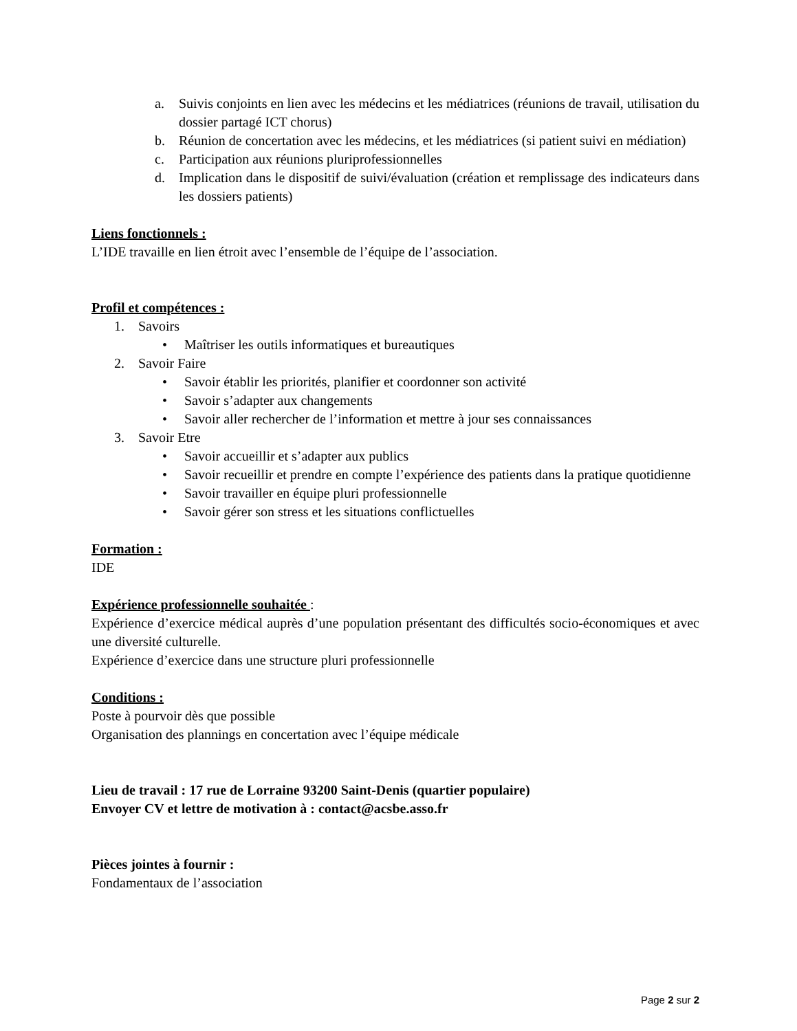a. Suivis conjoints en lien avec les médecins et les médiatrices (réunions de travail, utilisation du dossier partagé ICT chorus)
b. Réunion de concertation avec les médecins, et les médiatrices (si patient suivi en médiation)
c. Participation aux réunions pluriprofessionnelles
d. Implication dans le dispositif de suivi/évaluation (création et remplissage des indicateurs dans les dossiers patients)
Liens fonctionnels :
L’IDE travaille en lien étroit avec l’ensemble de l’équipe de l’association.
Profil et compétences :
1. Savoirs
• Maîtriser les outils informatiques et bureautiques
2. Savoir Faire
• Savoir établir les priorités, planifier et coordonner son activité
• Savoir s’adapter aux changements
• Savoir aller rechercher de l’information et mettre à jour ses connaissances
3. Savoir Etre
• Savoir accueillir et s’adapter aux publics
• Savoir recueillir et prendre en compte l’expérience des patients dans la pratique quotidienne
• Savoir travailler en équipe pluri professionnelle
• Savoir gérer son stress et les situations conflictuelles
Formation :
IDE
Expérience professionnelle souhaitée :
Expérience d’exercice médical auprès d’une population présentant des difficultés socio-économiques et avec une diversité culturelle.
Expérience d’exercice dans une structure pluri professionnelle
Conditions :
Poste à pourvoir dès que possible
Organisation des plannings en concertation avec l’équipe médicale
Lieu de travail : 17 rue de Lorraine 93200 Saint-Denis (quartier populaire)
Envoyer CV et lettre de motivation à : contact@acsbe.asso.fr
Pièces jointes à fournir :
Fondamentaux de l’association
Page 2 sur 2